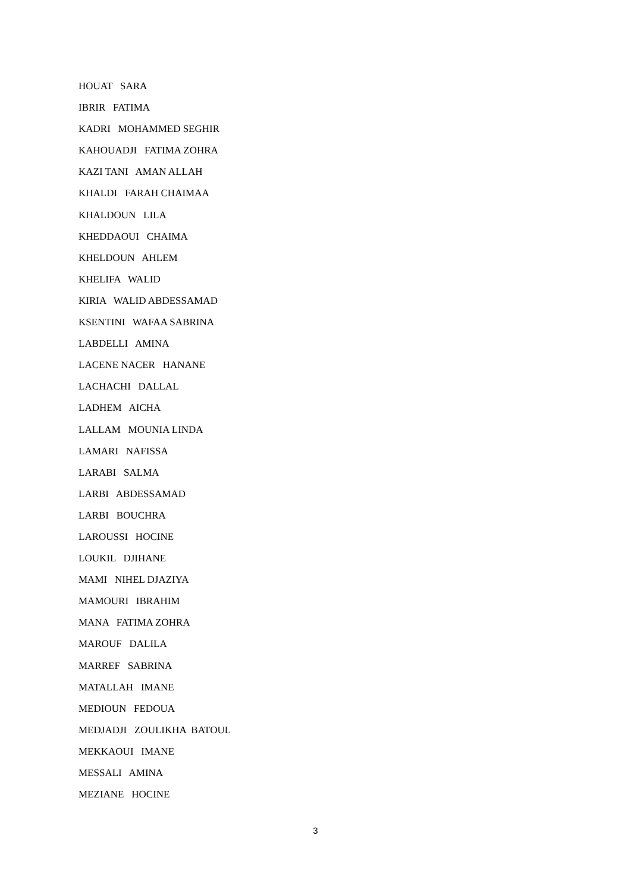HOUAT SARA
IBRIR FATIMA
KADRI MOHAMMED SEGHIR
KAHOUADJI FATIMA ZOHRA
KAZI TANI AMAN ALLAH
KHALDI FARAH CHAIMAA
KHALDOUN LILA
KHEDDAOUI CHAIMA
KHELDOUN AHLEM
KHELIFA WALID
KIRIA WALID ABDESSAMAD
KSENTINI WAFAA SABRINA
LABDELLI AMINA
LACENE NACER HANANE
LACHACHI DALLAL
LADHEM AICHA
LALLAM MOUNIA LINDA
LAMARI NAFISSA
LARABI SALMA
LARBI ABDESSAMAD
LARBI BOUCHRA
LAROUSSI HOCINE
LOUKIL DJIHANE
MAMI NIHEL DJAZIYA
MAMOURI IBRAHIM
MANA FATIMA ZOHRA
MAROUF DALILA
MARREF SABRINA
MATALLAH IMANE
MEDIOUN FEDOUA
MEDJADJI ZOULIKHA BATOUL
MEKKAOUI IMANE
MESSALI AMINA
MEZIANE HOCINE
3